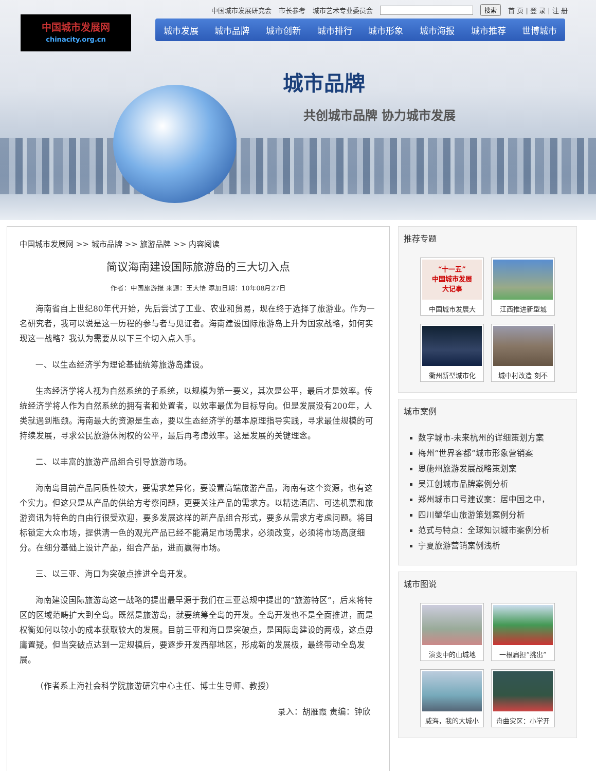中国城市发展研究会 市长参考 城市艺术专业委员会 搜索 首 页 | 登 录 | 注 册
中国城市发展网
chinacity.org.cn
城市发展 城市品牌 城市创新 城市排行 城市形象 城市海报 城市推荐 世博城市
城市品牌
共创城市品牌 协力城市发展
中国城市发展网 >> 城市品牌 >> 旅游品牌 >> 内容阅读
简议海南建设国际旅游岛的三大切入点
作者：中国旅游报 来源：王大悟 添加日期：10年08月27日
海南省自上世纪80年代开始，先后尝试了工业、农业和贸易，现在终于选择了旅游业。作为一名研究者，我可以说是这一历程的参与者与见证者。海南建设国际旅游岛上升为国家战略，如何实现这一战略？我认为需要从以下三个切入点入手。
一、以生态经济学为理论基础统筹旅游岛建设。
生态经济学将人视为自然系统的子系统，以规模为第一要义，其次是公平，最后才是效率。传统经济学将人作为自然系统的拥有者和处置者，以效率最优为目标导向。但是发展没有200年，人类就遇到瓶颈。海南最大的资源是生态，要以生态经济学的基本原理指导实践，寻求最佳规模的可持续发展，寻求公民旅游休闲权的公平，最后再考虑效率。这是发展的关键理念。
二、以丰富的旅游产品组合引导旅游市场。
海南岛目前产品同质性较大，要需求差异化，要设置高端旅游产品，海南有这个资源，也有这个实力。但这只是从产品的供给方考察问题，更要关注产品的需求方。以精选酒店、可选机票和旅游资讯为特色的自由行很受欢迎，要多发展这样的新产品组合形式，要多从需求方考虑问题。将目标锁定大众市场，提供清一色的观光产品已经不能满足市场需求，必须改变，必须将市场高度细分。在细分基础上设计产品，组合产品，进而赢得市场。
三、以三亚、海口为突破点推进全岛开发。
海南建设国际旅游岛这一战略的提出最早源于我们在三亚总规中提出的“旅游特区”，后来将特区的区域范畴扩大到全岛。既然是旅游岛，就要统筹全岛的开发。全岛开发也不是全面推进，而是权衡如何以较小的成本获取较大的发展。目前三亚和海口是突破点，是国际岛建设的两极，这点毋庸置疑。但当突破点达到一定规模后，要逐步开发西部地区，形成新的发展极，最终带动全岛发展。
（作者系上海社会科学院旅游研究中心主任、博士生导师、教授）
录入：胡雁霞 责编：钟欣
推荐专题
“十一五”
中国城市发展
大记事
中国城市发展大
江西推进新型城
衢州新型城市化
城中村改造 刻不
城市案例
数字城市-未来杭州的详细策划方案
梅州“世界客都”城市形象营销案
恩施州旅游发展战略策划案
吴江创城市品牌案例分析
郑州城市口号建议案：居中国之中，
四川鎣华山旅游策划案例分析
范式与特点：全球知识城市案例分析
宁夏旅游营销案例浅析
城市图说
演变中的山城地
一根扁担“挑出”
威海，我的大城小
舟曲灾区：小学开